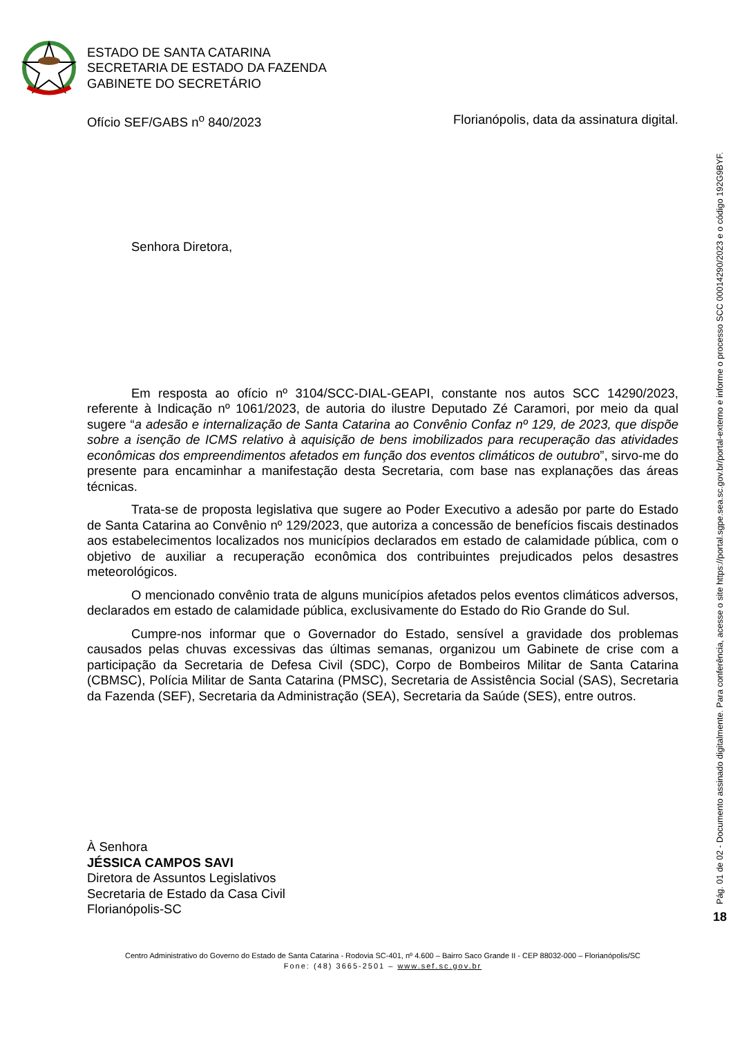ESTADO DE SANTA CATARINA
SECRETARIA DE ESTADO DA FAZENDA
GABINETE DO SECRETÁRIO
Ofício SEF/GABS n<sup>o</sup> 840/2023 Florianópolis, data da assinatura digital.
Senhora Diretora,
Em resposta ao ofício nº 3104/SCC-DIAL-GEAPI, constante nos autos SCC 14290/2023, referente à Indicação nº 1061/2023, de autoria do ilustre Deputado Zé Caramori, por meio da qual sugere “a adesão e internalização de Santa Catarina ao Convênio Confaz nº 129, de 2023, que dispõe sobre a isenção de ICMS relativo à aquisição de bens imobilizados para recuperação das atividades econômicas dos empreendimentos afetados em função dos eventos climáticos de outubro”, sirvo-me do presente para encaminhar a manifestação desta Secretaria, com base nas explanações das áreas técnicas.
Trata-se de proposta legislativa que sugere ao Poder Executivo a adesão por parte do Estado de Santa Catarina ao Convênio nº 129/2023, que autoriza a concessão de benefícios fiscais destinados aos estabelecimentos localizados nos municípios declarados em estado de calamidade pública, com o objetivo de auxiliar a recuperação econômica dos contribuintes prejudicados pelos desastres meteorológicos.
O mencionado convênio trata de alguns municípios afetados pelos eventos climáticos adversos, declarados em estado de calamidade pública, exclusivamente do Estado do Rio Grande do Sul.
Cumpre-nos informar que o Governador do Estado, sensível a gravidade dos problemas causados pelas chuvas excessivas das últimas semanas, organizou um Gabinete de crise com a participação da Secretaria de Defesa Civil (SDC), Corpo de Bombeiros Militar de Santa Catarina (CBMSC), Polícia Militar de Santa Catarina (PMSC), Secretaria de Assistência Social (SAS), Secretaria da Fazenda (SEF), Secretaria da Administração (SEA), Secretaria da Saúde (SES), entre outros.
À Senhora
JÉSSICA CAMPOS SAVI
Diretora de Assuntos Legislativos
Secretaria de Estado da Casa Civil
Florianópolis-SC
Centro Administrativo do Governo do Estado de Santa Catarina - Rodovia SC-401, nº 4.600 – Bairro Saco Grande II - CEP 88032-000 – Florianópolis/SC
Fone: (48) 3665-2501 – www.sef.sc.gov.br
Pág. 01 de 02 - Documento assinado digitalmente. Para conferência, acesse o site https://portal.sgpe.sea.sc.gov.br/portal-externo e informe o processo SCC 00014290/2023 e o código 192G9BYF.
18